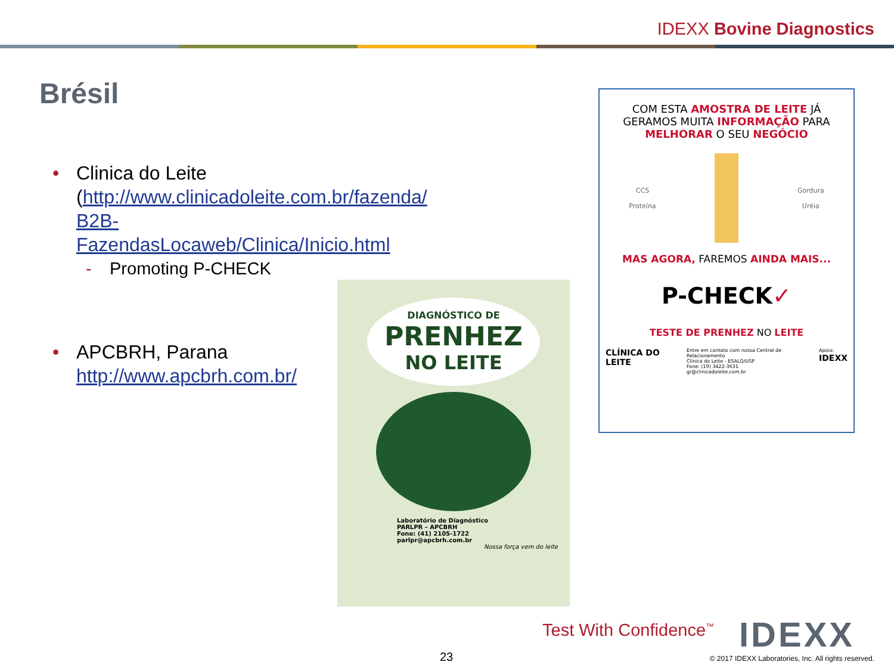IDEXX Bovine Diagnostics
Brésil
• Clinica do Leite
(http://www.clinicadoleite.com.br/fazenda/
B2B-
FazendasLocaweb/Clinica/Inicio.html
- Promoting P-CHECK
• APCBRH, Parana
http://www.apcbrh.com.br/
DIAGNÓSTICO DE
PRENHEZ
NO LEITE
Laboratório de Diagnóstico
PARLPR – APCBRH
Fone: (41) 2105-1722
parlpr@apcbrh.com.br
Nossa força vem do leite
COM ESTA AMOSTRA DE LEITE JÁ GERAMOS MUITA INFORMAÇÃO PARA MELHORAR O SEU NEGÓCIO
CCS
Proteína Gordura
Uréia
MAS AGORA, FAREMOS AINDA MAIS...
P-CHECK✓
TESTE DE PRENHEZ NO LEITE
CLÍNICA DO LEITE Entre em contato com nossa Central de Relacionamento
Clínica do Leite - ESALQ/USP
Fone: (19) 3422-3631
gr@clinicadoleite.com.br Apoio:
IDEXX
Test With Confidence<sup>™</sup> IDEXX
23
© 2017 IDEXX Laboratories, Inc. All rights reserved.